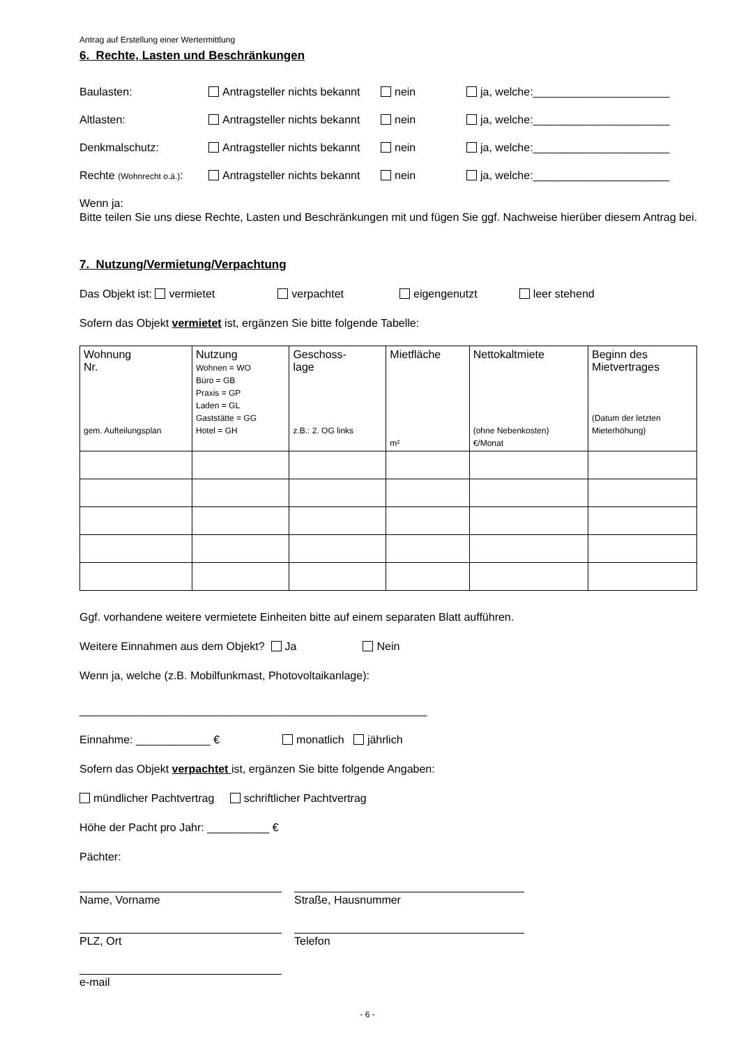Antrag auf Erstellung einer Wertermittlung
6. Rechte, Lasten und Beschränkungen
Baulasten: Antragsteller nichts bekannt nein ja, welche:______________________
Altlasten: Antragsteller nichts bekannt nein ja, welche:______________________
Denkmalschutz: Antragsteller nichts bekannt nein ja, welche:______________________
Rechte (Wohnrecht o.ä.): Antragsteller nichts bekannt nein ja, welche:______________________
Wenn ja:
Bitte teilen Sie uns diese Rechte, Lasten und Beschränkungen mit und fügen Sie ggf. Nachweise hierüber diesem Antrag bei.
7. Nutzung/Vermietung/Verpachtung
Das Objekt ist: vermietet verpachtet eigengenutzt leer stehend
Sofern das Objekt vermietet ist, ergänzen Sie bitte folgende Tabelle:
| Wohnung Nr. gem. Aufteilungsplan | Nutzung Wohnen = WO Büro = GB Praxis = GP Laden = GL Gaststätte = GG Hotel = GH | Geschoss- lage z.B.: 2. OG links | Mietfläche m² | Nettokaltmiete (ohne Nebenkosten) €/Monat | Beginn des Mietvertrages (Datum der letzten Mieterhöhung) |
| --- | --- | --- | --- | --- | --- |
Ggf. vorhandene weitere vermietete Einheiten bitte auf einem separaten Blatt aufführen.
Weitere Einnahmen aus dem Objekt? Ja Nein
Wenn ja, welche (z.B. Mobilfunkmast, Photovoltaikanlage):
________________________________________________________
Einnahme: ____________ € monatlich jährlich
Sofern das Objekt verpachtet ist, ergänzen Sie bitte folgende Angaben:
mündlicher Pachtvertrag schriftlicher Pachtvertrag
Höhe der Pacht pro Jahr: __________ €
Pächter:
Name, Vorname Straße, Hausnummer
PLZ, Ort Telefon
e-mail
- 6 -